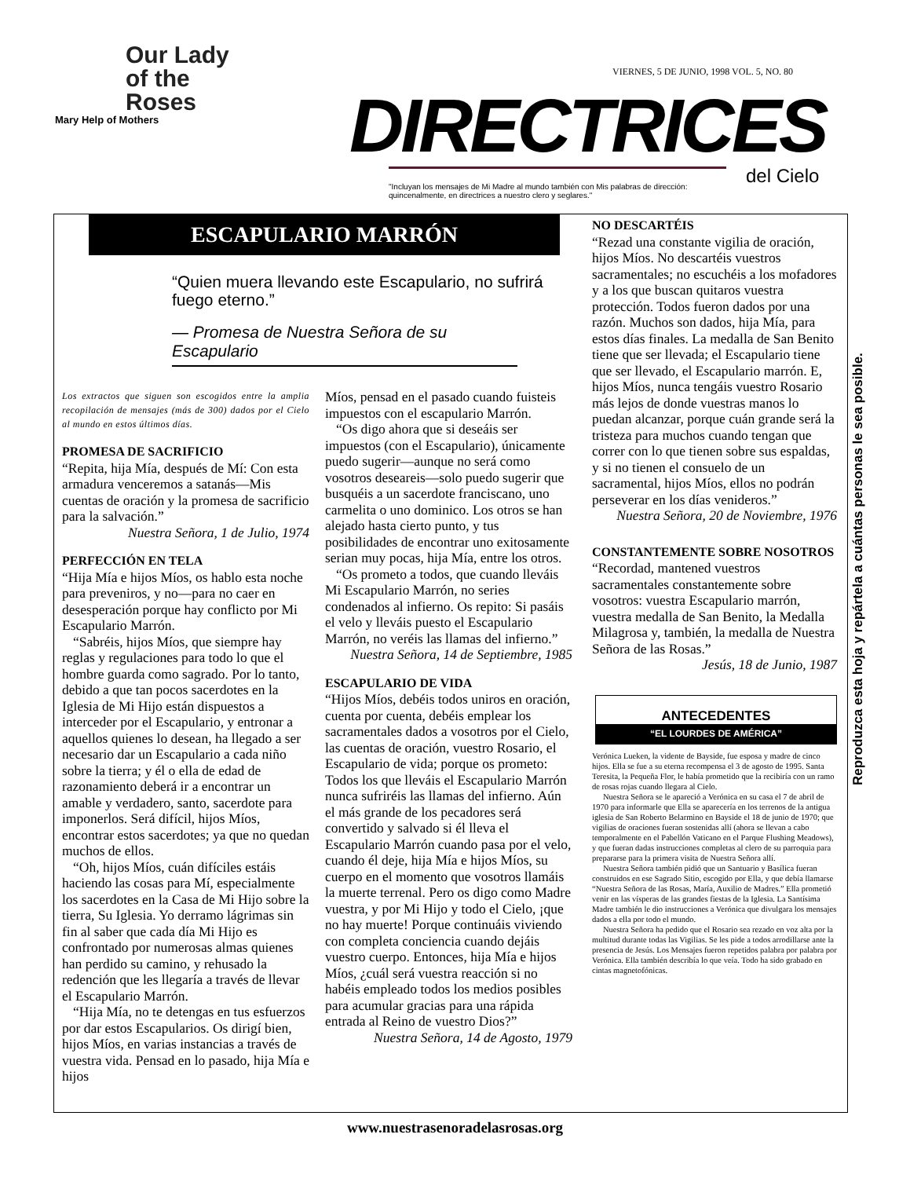Our Lady
of the
Roses
Mary Help of Mothers
VIERNES, 5 DE JUNIO, 1998 VOL. 5, NO. 80
DIRECTRICES
del Cielo
"Incluyan los mensajes de Mi Madre al mundo también con Mis palabras de dirección:
quincenalmente, en directrices a nuestro clero y seglares."
ESCAPULARIO MARRÓN
“Quien muera llevando este Escapulario, no sufrirá fuego eterno.”
— Promesa de Nuestra Señora de su Escapulario
Los extractos que siguen son escogidos entre la amplia recopilación de mensajes (más de 300) dados por el Cielo al mundo en estos últimos días.
PROMESA DE SACRIFICIO
“Repita, hija Mía, después de Mí: Con esta armadura venceremos a satanás—Mis cuentas de oración y la promesa de sacrificio para la salvación.”
Nuestra Señora, 1 de Julio, 1974
PERFECCIÓN EN TELA
“Hija Mía e hijos Míos, os hablo esta noche para preveniros, y no—para no caer en desesperación porque hay conflicto por Mi Escapulario Marrón.
“Sabréis, hijos Míos, que siempre hay reglas y regulaciones para todo lo que el hombre guarda como sagrado. Por lo tanto, debido a que tan pocos sacerdotes en la Iglesia de Mi Hijo están dispuestos a interceder por el Escapulario, y entronar a aquellos quienes lo desean, ha llegado a ser necesario dar un Escapulario a cada niño sobre la tierra; y él o ella de edad de razonamiento deberá ir a encontrar un amable y verdadero, santo, sacerdote para imponerlos. Será difícil, hijos Míos, encontrar estos sacerdotes; ya que no quedan muchos de ellos.
“Oh, hijos Míos, cuán difíciles estáis haciendo las cosas para Mí, especialmente los sacerdotes en la Casa de Mi Hijo sobre la tierra, Su Iglesia. Yo derramo lágrimas sin fin al saber que cada día Mi Hijo es confrontado por numerosas almas quienes han perdido su camino, y rehusado la redención que les llegaría a través de llevar el Escapulario Marrón.
“Hija Mía, no te detengas en tus esfuerzos por dar estos Escapularios. Os dirigí bien, hijos Míos, en varias instancias a través de vuestra vida. Pensad en lo pasado, hija Mía e hijos
Míos, pensad en el pasado cuando fuisteis impuestos con el escapulario Marrón.
“Os digo ahora que si deseáis ser impuestos (con el Escapulario), únicamente puedo sugerir—aunque no será como vosotros deseareis—solo puedo sugerir que busquéis a un sacerdote franciscano, uno carmelita o uno dominico. Los otros se han alejado hasta cierto punto, y tus posibilidades de encontrar uno exitosamente serian muy pocas, hija Mía, entre los otros.
“Os prometo a todos, que cuando lleváis Mi Escapulario Marrón, no series condenados al infierno. Os repito: Si pasáis el velo y lleváis puesto el Escapulario Marrón, no veréis las llamas del infierno.”
Nuestra Señora, 14 de Septiembre, 1985
ESCAPULARIO DE VIDA
“Hijos Míos, debéis todos uniros en oración, cuenta por cuenta, debéis emplear los sacramentales dados a vosotros por el Cielo, las cuentas de oración, vuestro Rosario, el Escapulario de vida; porque os prometo: Todos los que lleváis el Escapulario Marrón nunca sufriréis las llamas del infierno. Aún el más grande de los pecadores será convertido y salvado si él lleva el Escapulario Marrón cuando pasa por el velo, cuando él deje, hija Mía e hijos Míos, su cuerpo en el momento que vosotros llamáis la muerte terrenal. Pero os digo como Madre vuestra, y por Mi Hijo y todo el Cielo, ¡que no hay muerte! Porque continuáis viviendo con completa conciencia cuando dejáis vuestro cuerpo. Entonces, hija Mía e hijos Míos, ¿cuál será vuestra reacción si no habéis empleado todos los medios posibles para acumular gracias para una rápida entrada al Reino de vuestro Dios?”
Nuestra Señora, 14 de Agosto, 1979
NO DESCARTÉIS
“Rezad una constante vigilia de oración, hijos Míos. No descartéis vuestros sacramentales; no escuchéis a los mofadores y a los que buscan quitaros vuestra protección. Todos fueron dados por una razón. Muchos son dados, hija Mía, para estos días finales. La medalla de San Benito tiene que ser llevada; el Escapulario tiene que ser llevado, el Escapulario marrón. E, hijos Míos, nunca tengáis vuestro Rosario más lejos de donde vuestras manos lo puedan alcanzar, porque cuán grande será la tristeza para muchos cuando tengan que correr con lo que tienen sobre sus espaldas, y si no tienen el consuelo de un sacramental, hijos Míos, ellos no podrán perseverar en los días venideros.”
Nuestra Señora, 20 de Noviembre, 1976
CONSTANTEMENTE SOBRE NOSOTROS
“Recordad, mantened vuestros sacramentales constantemente sobre vosotros: vuestra Escapulario marrón, vuestra medalla de San Benito, la Medalla Milagrosa y, también, la medalla de Nuestra Señora de las Rosas.”
Jesús, 18 de Junio, 1987
ANTECEDENTES
“EL LOURDES DE AMÉRICA”
Verónica Lueken, la vidente de Bayside, fue esposa y madre de cinco hijos. Ella se fue a su eterna recompensa el 3 de agosto de 1995. Santa Teresita, la Pequeña Flor, le había prometido que la recibiría con un ramo de rosas rojas cuando llegara al Cielo.
Nuestra Señora se le apareció a Verónica en su casa el 7 de abril de 1970 para informarle que Ella se aparecería en los terrenos de la antigua iglesia de San Roberto Belarmino en Bayside el 18 de junio de 1970; que vigilias de oraciones fueran sostenidas allí (ahora se llevan a cabo temporalmente en el Pabellón Vaticano en el Parque Flushing Meadows), y que fueran dadas instrucciones completas al clero de su parroquia para prepararse para la primera visita de Nuestra Señora allí.
Nuestra Señora también pidió que un Santuario y Basílica fueran construidos en ese Sagrado Sitio, escogido por Ella, y que debía llamarse “Nuestra Señora de las Rosas, María, Auxilio de Madres.” Ella prometió venir en las vísperas de las grandes fiestas de la Iglesia. La Santísima Madre también le dio instrucciones a Verónica que divulgara los mensajes dados a ella por todo el mundo.
Nuestra Señora ha pedido que el Rosario sea rezado en voz alta por la multitud durante todas las Vigilias. Se les pide a todos arrodillarse ante la presencia de Jesús. Los Mensajes fueron repetidos palabra por palabra por Verónica. Ella también describía lo que veía. Todo ha sido grabado en cintas magnetofónicas.
Reproduzca esta hoja y repártela a cuántas personas le sea posible.
www.nuestrasenoradelasrosas.org